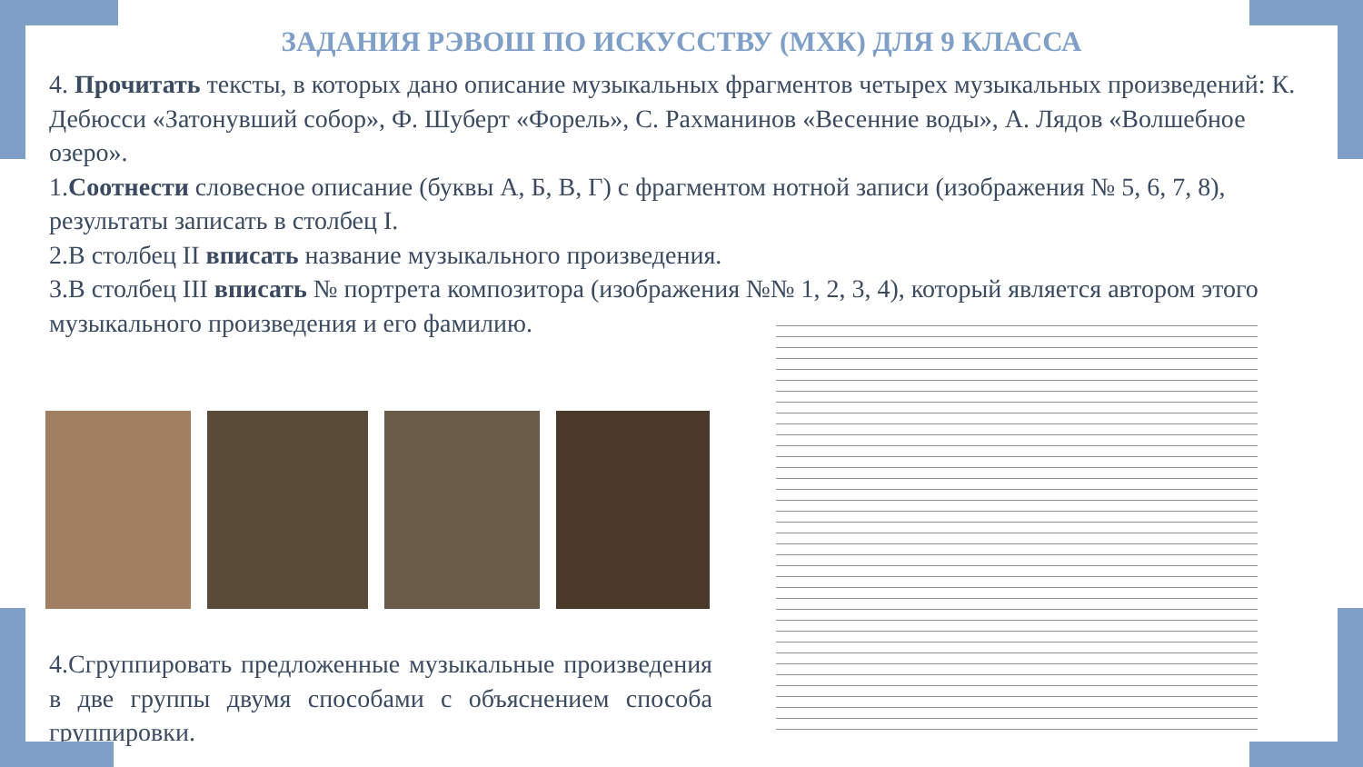ЗАДАНИЯ РЭВОШ ПО ИСКУССТВУ (МХК) ДЛЯ 9 КЛАССА
4. Прочитать тексты, в которых дано описание музыкальных фрагментов четырех музыкальных произведений: К. Дебюсси «Затонувший собор», Ф. Шуберт «Форель», С. Рахманинов «Весенние воды», А. Лядов «Волшебное озеро».
1.Соотнести словесное описание (буквы А, Б, В, Г) с фрагментом нотной записи (изображения № 5, 6, 7, 8), результаты записать в столбец I.
2.В столбец II вписать название музыкального произведения.
3.В столбец III вписать № портрета композитора (изображения №№ 1, 2, 3, 4), который является автором этого музыкального произведения и его фамилию.
4.Сгруппировать предложенные музыкальные произведения в две группы двумя способами с объяснением способа группировки.